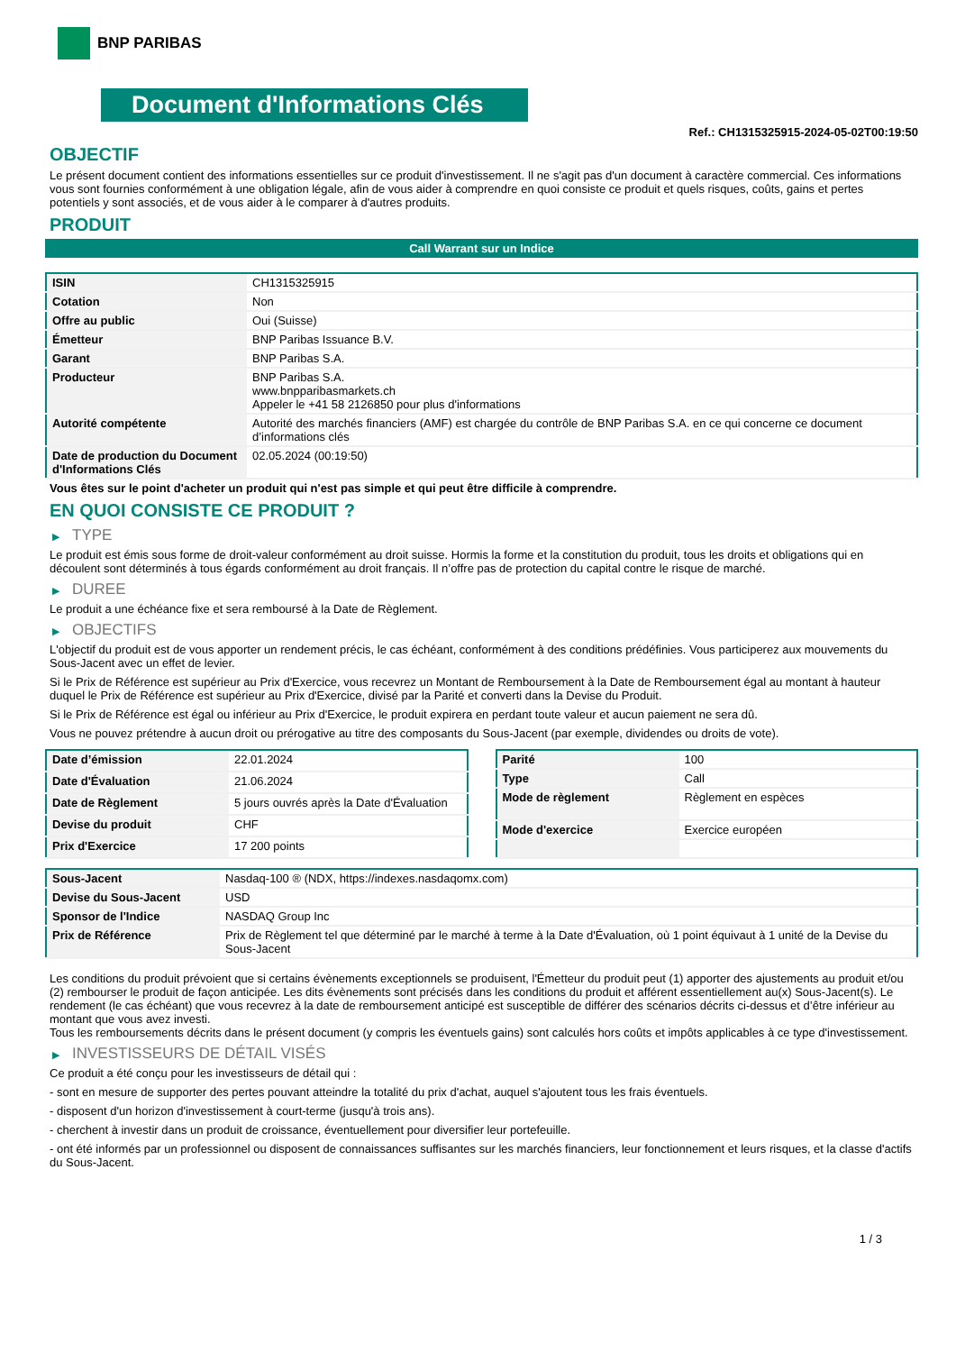BNP PARIBAS
Document d'Informations Clés
Ref.: CH1315325915-2024-05-02T00:19:50
OBJECTIF
Le présent document contient des informations essentielles sur ce produit d'investissement. Il ne s'agit pas d'un document à caractère commercial. Ces informations vous sont fournies conformément à une obligation légale, afin de vous aider à comprendre en quoi consiste ce produit et quels risques, coûts, gains et pertes potentiels y sont associés, et de vous aider à le comparer à d'autres produits.
PRODUIT
Call Warrant sur un Indice
| ISIN | CH1315325915 |
| Cotation | Non |
| Offre au public | Oui (Suisse) |
| Émetteur | BNP Paribas Issuance B.V. |
| Garant | BNP Paribas S.A. |
| Producteur | BNP Paribas S.A. www.bnpparibasmarkets.ch Appeler le +41 58 2126850 pour plus d'informations |
| Autorité compétente | Autorité des marchés financiers (AMF) est chargée du contrôle de BNP Paribas S.A. en ce qui concerne ce document d’informations clés |
| Date de production du Document d'Informations Clés | 02.05.2024 (00:19:50) |
Vous êtes sur le point d'acheter un produit qui n'est pas simple et qui peut être difficile à comprendre.
EN QUOI CONSISTE CE PRODUIT ?
▶ TYPE
Le produit est émis sous forme de droit-valeur conformément au droit suisse. Hormis la forme et la constitution du produit, tous les droits et obligations qui en découlent sont déterminés à tous égards conformément au droit français. Il n’offre pas de protection du capital contre le risque de marché.
▶ DUREE
Le produit a une échéance fixe et sera remboursé à la Date de Règlement.
▶ OBJECTIFS
L'objectif du produit est de vous apporter un rendement précis, le cas échéant, conformément à des conditions prédéfinies. Vous participerez aux mouvements du Sous-Jacent avec un effet de levier.
Si le Prix de Référence est supérieur au Prix d'Exercice, vous recevrez un Montant de Remboursement à la Date de Remboursement égal au montant à hauteur duquel le Prix de Référence est supérieur au Prix d'Exercice, divisé par la Parité et converti dans la Devise du Produit.
Si le Prix de Référence est égal ou inférieur au Prix d'Exercice, le produit expirera en perdant toute valeur et aucun paiement ne sera dû.
Vous ne pouvez prétendre à aucun droit ou prérogative au titre des composants du Sous-Jacent (par exemple, dividendes ou droits de vote).
| Date d’émission | 22.01.2024 |
| Date d'Évaluation | 21.06.2024 |
| Date de Règlement | 5 jours ouvrés après la Date d'Évaluation |
| Devise du produit | CHF |
| Prix d'Exercice | 17 200 points |
| Parité | 100 |
| Type | Call |
| Mode de règlement | Règlement en espèces |
| Mode d'exercice | Exercice européen |
| Sous-Jacent | Nasdaq-100 ® (NDX, https://indexes.nasdaqomx.com) |
| Devise du Sous-Jacent | USD |
| Sponsor de l'Indice | NASDAQ Group Inc |
| Prix de Référence | Prix de Règlement tel que déterminé par le marché à terme à la Date d'Évaluation, où 1 point équivaut à 1 unité de la Devise du Sous-Jacent |
Les conditions du produit prévoient que si certains évènements exceptionnels se produisent, l'Émetteur du produit peut (1) apporter des ajustements au produit et/ou (2) rembourser le produit de façon anticipée. Les dits évènements sont précisés dans les conditions du produit et afférent essentiellement au(x) Sous-Jacent(s). Le rendement (le cas échéant) que vous recevrez à la date de remboursement anticipé est susceptible de différer des scénarios décrits ci-dessus et d’être inférieur au montant que vous avez investi.
Tous les remboursements décrits dans le présent document (y compris les éventuels gains) sont calculés hors coûts et impôts applicables à ce type d'investissement.
▶ INVESTISSEURS DE DÉTAIL VISÉS
Ce produit a été conçu pour les investisseurs de détail qui :
- sont en mesure de supporter des pertes pouvant atteindre la totalité du prix d'achat, auquel s'ajoutent tous les frais éventuels.
- disposent d'un horizon d'investissement à court-terme (jusqu'à trois ans).
- cherchent à investir dans un produit de croissance, éventuellement pour diversifier leur portefeuille.
- ont été informés par un professionnel ou disposent de connaissances suffisantes sur les marchés financiers, leur fonctionnement et leurs risques, et la classe d'actifs du Sous-Jacent.
1 / 3